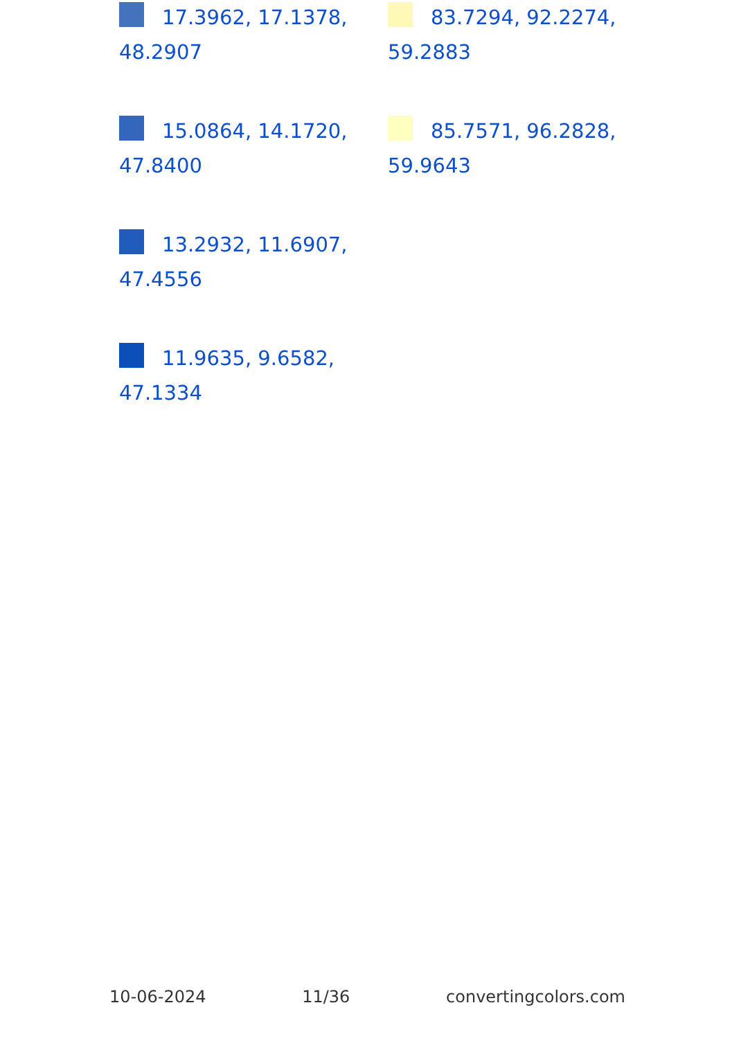17.3962, 17.1378, 48.2907
15.0864, 14.1720, 47.8400
13.2932, 11.6907, 47.4556
11.9635, 9.6582, 47.1334
83.7294, 92.2274, 59.2883
85.7571, 96.2828, 59.9643
10-06-2024 11/36 convertingcolors.com